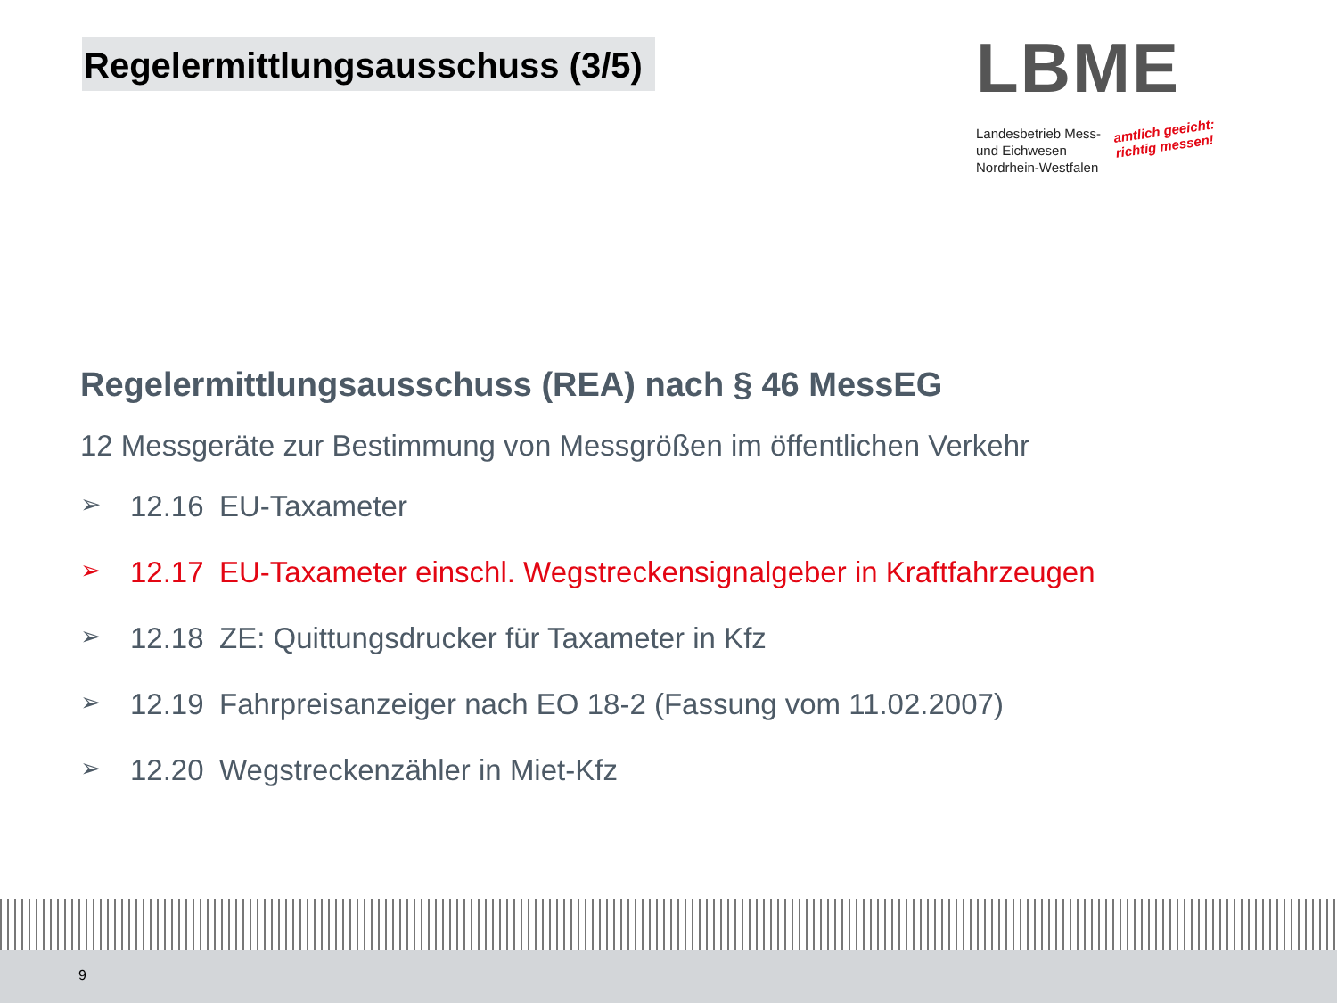Regelermittlungsausschuss (3/5)
LBME
Landesbetrieb Mess-
und Eichwesen
Nordrhein-Westfalen
amtlich geeicht:
richtig messen!
Regelermittlungsausschuss (REA) nach § 46 MessEG
12 Messgeräte zur Bestimmung von Messgrößen im öffentlichen Verkehr
➢ 12.16 EU-Taxameter
➢ 12.17 EU-Taxameter einschl. Wegstreckensignalgeber in Kraftfahrzeugen
➢ 12.18 ZE: Quittungsdrucker für Taxameter in Kfz
➢ 12.19 Fahrpreisanzeiger nach EO 18-2 (Fassung vom 11.02.2007)
➢ 12.20 Wegstreckenzähler in Miet-Kfz
9